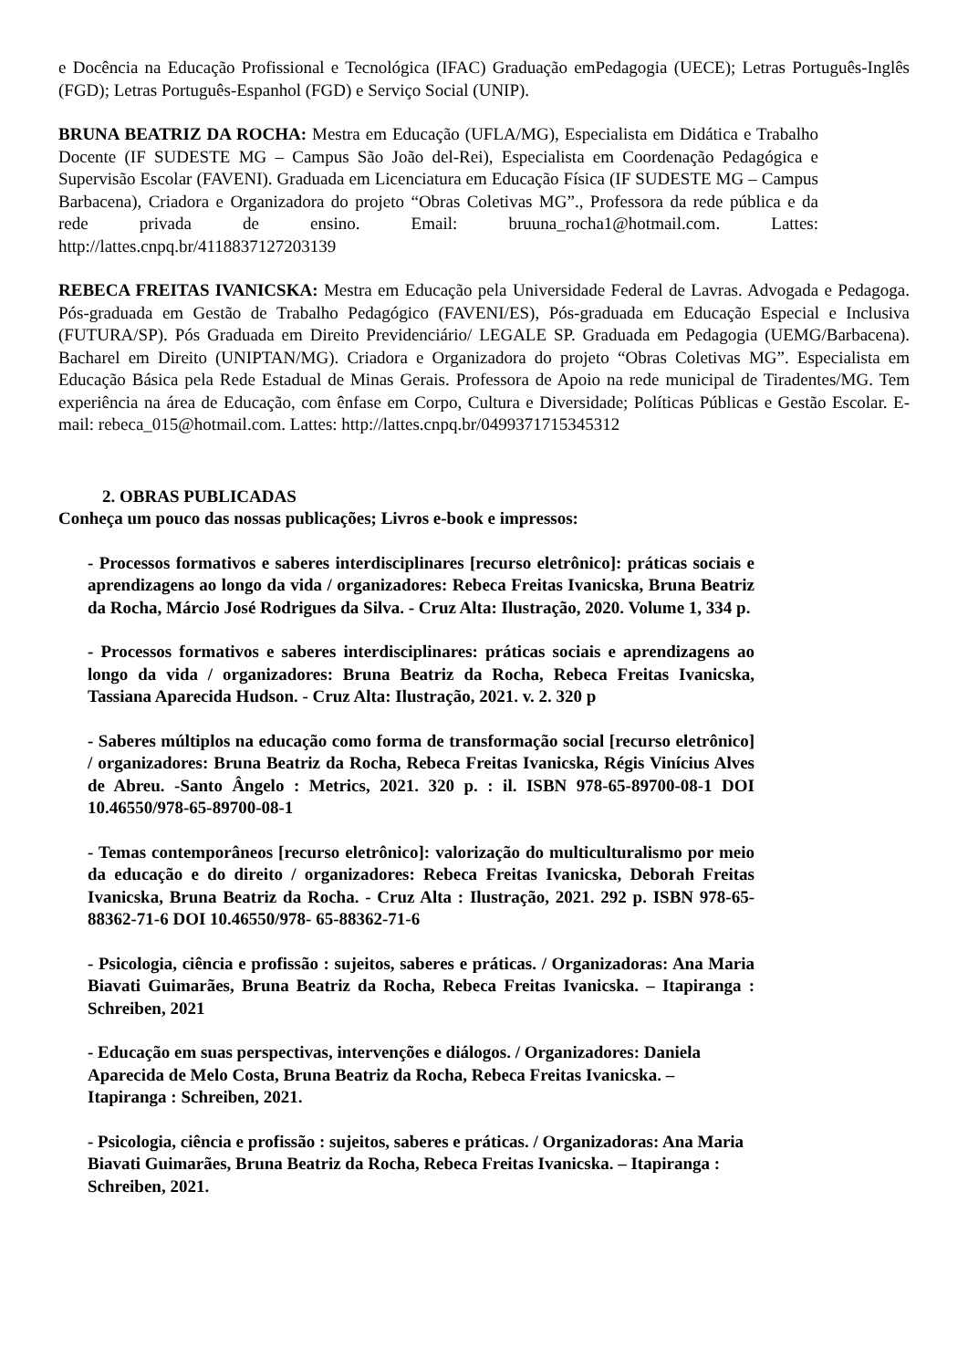e Docência na Educação Profissional e Tecnológica (IFAC) Graduação emPedagogia (UECE); Letras Português-Inglês (FGD); Letras Português-Espanhol (FGD) e Serviço Social (UNIP).
BRUNA BEATRIZ DA ROCHA: Mestra em Educação (UFLA/MG), Especialista em Didática e Trabalho Docente (IF SUDESTE MG – Campus São João del-Rei), Especialista em Coordenação Pedagógica e Supervisão Escolar (FAVENI). Graduada em Licenciatura em Educação Física (IF SUDESTE MG – Campus Barbacena), Criadora e Organizadora do projeto “Obras Coletivas MG”., Professora da rede pública e da rede privada de ensino. Email: bruuna_rocha1@hotmail.com. Lattes: http://lattes.cnpq.br/4118837127203139
REBECA FREITAS IVANICSKA: Mestra em Educação pela Universidade Federal de Lavras. Advogada e Pedagoga. Pós-graduada em Gestão de Trabalho Pedagógico (FAVENI/ES), Pós-graduada em Educação Especial e Inclusiva (FUTURA/SP). Pós Graduada em Direito Previdenciário/ LEGALE SP. Graduada em Pedagogia (UEMG/Barbacena). Bacharel em Direito (UNIPTAN/MG). Criadora e Organizadora do projeto “Obras Coletivas MG”. Especialista em Educação Básica pela Rede Estadual de Minas Gerais. Professora de Apoio na rede municipal de Tiradentes/MG. Tem experiência na área de Educação, com ênfase em Corpo, Cultura e Diversidade; Políticas Públicas e Gestão Escolar. E-mail: rebeca_015@hotmail.com. Lattes: http://lattes.cnpq.br/0499371715345312
2. OBRAS PUBLICADAS
Conheça um pouco das nossas publicações; Livros e-book e impressos:
- Processos formativos e saberes interdisciplinares [recurso eletrônico]: práticas sociais e aprendizagens ao longo da vida / organizadores: Rebeca Freitas Ivanicska, Bruna Beatriz da Rocha, Márcio José Rodrigues da Silva. - Cruz Alta: Ilustração, 2020. Volume 1, 334 p.
- Processos formativos e saberes interdisciplinares: práticas sociais e aprendizagens ao longo da vida / organizadores: Bruna Beatriz da Rocha, Rebeca Freitas Ivanicska, Tassiana Aparecida Hudson. - Cruz Alta: Ilustração, 2021. v. 2. 320 p
- Saberes múltiplos na educação como forma de transformação social [recurso eletrônico] / organizadores: Bruna Beatriz da Rocha, Rebeca Freitas Ivanicska, Régis Vinícius Alves de Abreu. -Santo Ângelo : Metrics, 2021. 320 p. : il. ISBN 978-65-89700-08-1 DOI 10.46550/978-65-89700-08-1
- Temas contemporâneos [recurso eletrônico]: valorização do multiculturalismo por meio da educação e do direito / organizadores: Rebeca Freitas Ivanicska, Deborah Freitas Ivanicska, Bruna Beatriz da Rocha. - Cruz Alta : Ilustração, 2021. 292 p. ISBN 978-65-88362-71-6 DOI 10.46550/978- 65-88362-71-6
- Psicologia, ciência e profissão : sujeitos, saberes e práticas. / Organizadoras: Ana Maria Biavati Guimarães, Bruna Beatriz da Rocha, Rebeca Freitas Ivanicska. – Itapiranga : Schreiben, 2021
- Educação em suas perspectivas, intervenções e diálogos. / Organizadores: Daniela Aparecida de Melo Costa, Bruna Beatriz da Rocha, Rebeca Freitas Ivanicska. – Itapiranga : Schreiben, 2021.
- Psicologia, ciência e profissão : sujeitos, saberes e práticas. / Organizadoras: Ana Maria Biavati Guimarães, Bruna Beatriz da Rocha, Rebeca Freitas Ivanicska. – Itapiranga : Schreiben, 2021.